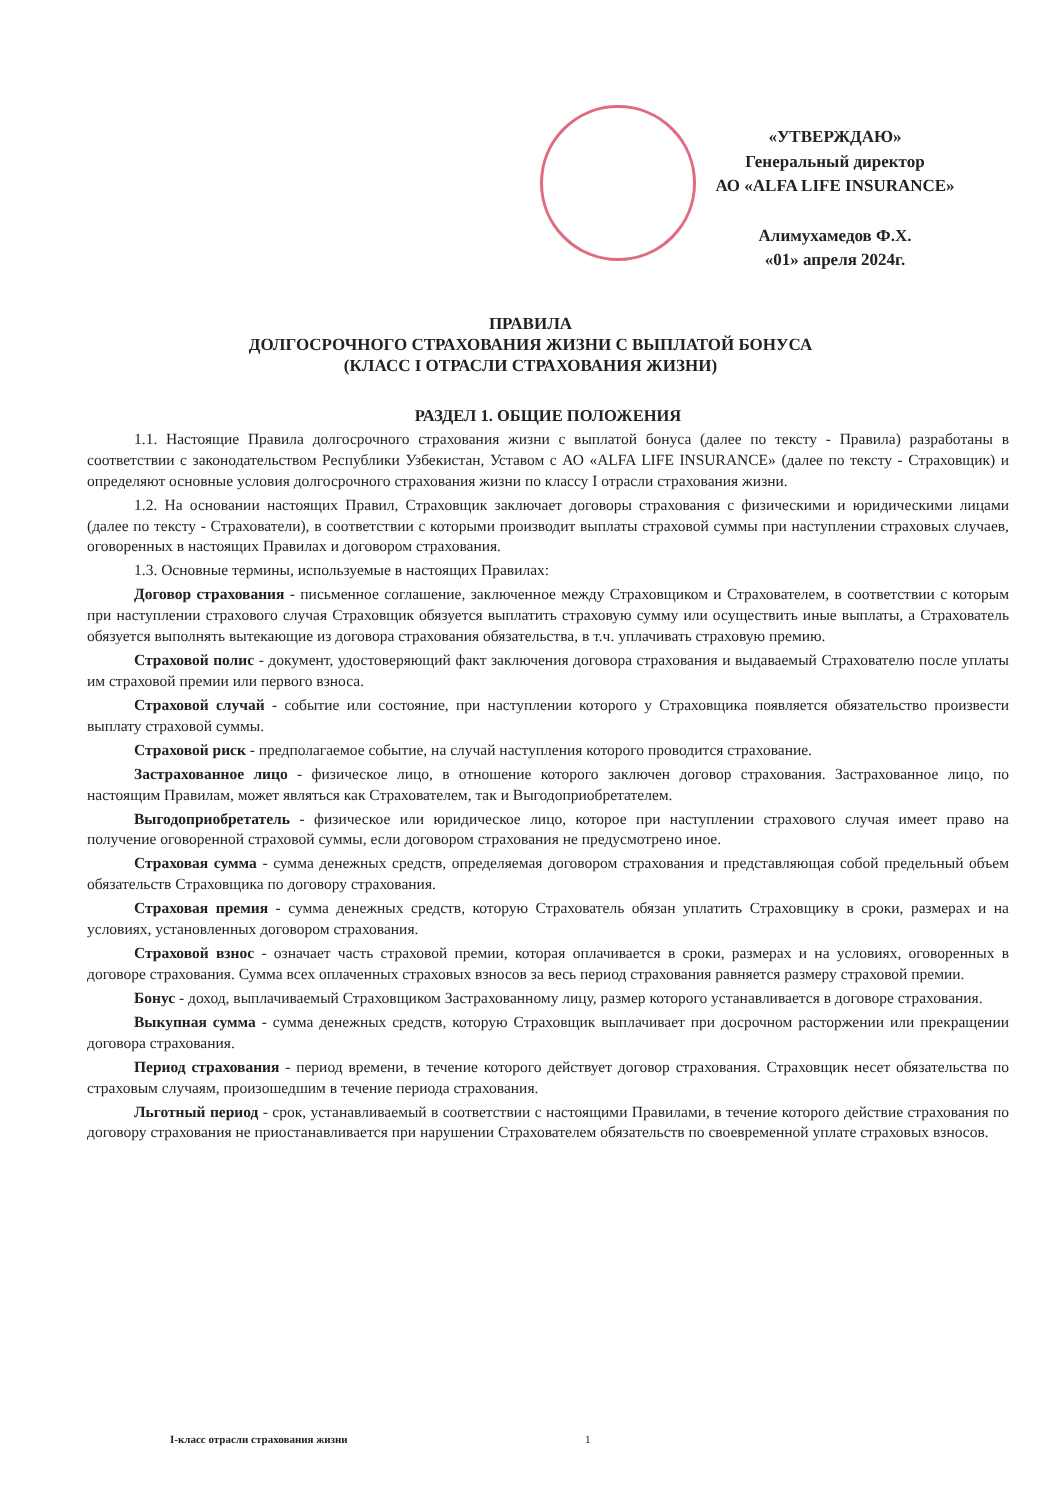«УТВЕРЖДАЮ»
Генеральный директор
АО «ALFA LIFE INSURANCE»
Алимухамедов Ф.Х.
«01» апреля 2024г.
ПРАВИЛА
ДОЛГОСРОЧНОГО СТРАХОВАНИЯ ЖИЗНИ С ВЫПЛАТОЙ БОНУСА
(КЛАСС I ОТРАСЛИ СТРАХОВАНИЯ ЖИЗНИ)
РАЗДЕЛ 1. ОБЩИЕ ПОЛОЖЕНИЯ
1.1. Настоящие Правила долгосрочного страхования жизни с выплатой бонуса (далее по тексту - Правила) разработаны в соответствии с законодательством Республики Узбекистан, Уставом с АО «ALFA LIFE INSURANCE» (далее по тексту - Страховщик) и определяют основные условия долгосрочного страхования жизни по классу I отрасли страхования жизни.
1.2. На основании настоящих Правил, Страховщик заключает договоры страхования с физическими и юридическими лицами (далее по тексту - Страхователи), в соответствии с которыми производит выплаты страховой суммы при наступлении страховых случаев, оговоренных в настоящих Правилах и договором страхования.
1.3. Основные термины, используемые в настоящих Правилах:
Договор страхования - письменное соглашение, заключенное между Страховщиком и Страхователем, в соответствии с которым при наступлении страхового случая Страховщик обязуется выплатить страховую сумму или осуществить иные выплаты, а Страхователь обязуется выполнять вытекающие из договора страхования обязательства, в т.ч. уплачивать страховую премию.
Страховой полис - документ, удостоверяющий факт заключения договора страхования и выдаваемый Страхователю после уплаты им страховой премии или первого взноса.
Страховой случай - событие или состояние, при наступлении которого у Страховщика появляется обязательство произвести выплату страховой суммы.
Страховой риск - предполагаемое событие, на случай наступления которого проводится страхование.
Застрахованное лицо - физическое лицо, в отношение которого заключен договор страхования. Застрахованное лицо, по настоящим Правилам, может являться как Страхователем, так и Выгодоприобретателем.
Выгодоприобретатель - физическое или юридическое лицо, которое при наступлении страхового случая имеет право на получение оговоренной страховой суммы, если договором страхования не предусмотрено иное.
Страховая сумма - сумма денежных средств, определяемая договором страхования и представляющая собой предельный объем обязательств Страховщика по договору страхования.
Страховая премия - сумма денежных средств, которую Страхователь обязан уплатить Страховщику в сроки, размерах и на условиях, установленных договором страхования.
Страховой взнос - означает часть страховой премии, которая оплачивается в сроки, размерах и на условиях, оговоренных в договоре страхования. Сумма всех оплаченных страховых взносов за весь период страхования равняется размеру страховой премии.
Бонус - доход, выплачиваемый Страховщиком Застрахованному лицу, размер которого устанавливается в договоре страхования.
Выкупная сумма - сумма денежных средств, которую Страховщик выплачивает при досрочном расторжении или прекращении договора страхования.
Период страхования - период времени, в течение которого действует договор страхования. Страховщик несет обязательства по страховым случаям, произошедшим в течение периода страхования.
Льготный период - срок, устанавливаемый в соответствии с настоящими Правилами, в течение которого действие страхования по договору страхования не приостанавливается при нарушении Страхователем обязательств по своевременной уплате страховых взносов.
I-класс отрасли страхования жизни
1